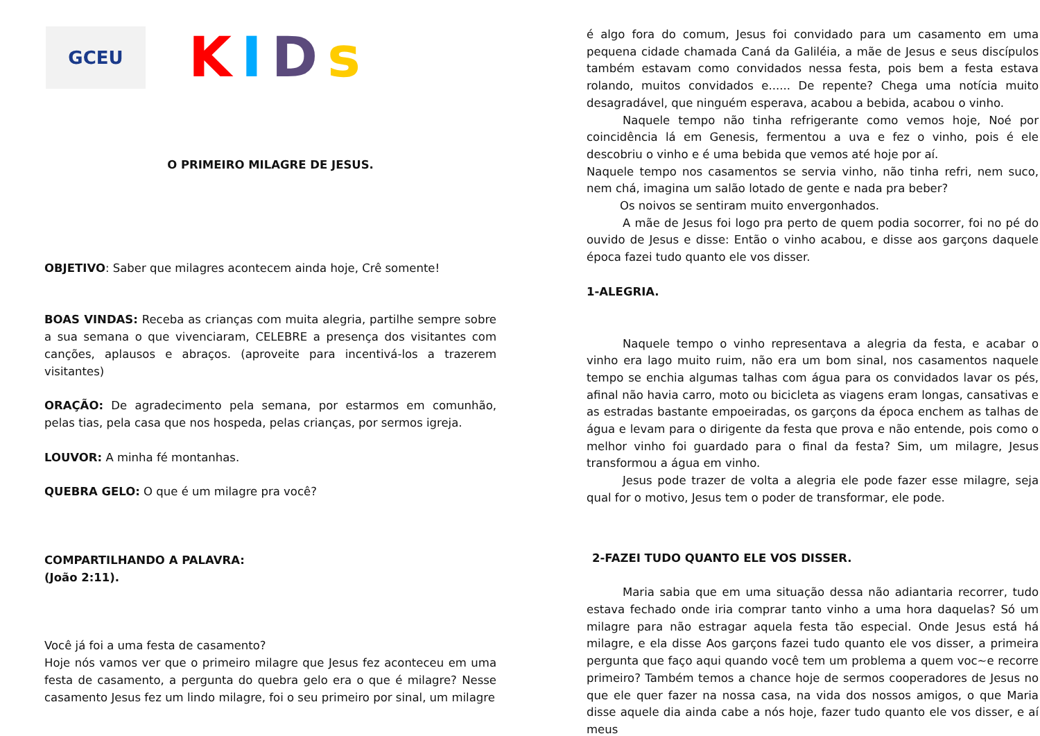GCEU
KIDs
O PRIMEIRO MILAGRE DE JESUS.
OBJETIVO: Saber que milagres acontecem ainda hoje, Crê somente!
BOAS VINDAS: Receba as crianças com muita alegria, partilhe sempre sobre a sua semana o que vivenciaram, CELEBRE a presença dos visitantes com canções, aplausos e abraços. (aproveite para incentivá-los a trazerem visitantes)
ORAÇÃO: De agradecimento pela semana, por estarmos em comunhão, pelas tias, pela casa que nos hospeda, pelas crianças, por sermos igreja.
LOUVOR: A minha fé montanhas.
QUEBRA GELO: O que é um milagre pra você?
COMPARTILHANDO A PALAVRA:
(João 2:11).
Você já foi a uma festa de casamento?
Hoje nós vamos ver que o primeiro milagre que Jesus fez aconteceu em uma festa de casamento, a pergunta do quebra gelo era o que é milagre? Nesse casamento Jesus fez um lindo milagre, foi o seu primeiro por sinal, um milagre
é algo fora do comum, Jesus foi convidado para um casamento em uma pequena cidade chamada Caná da Galiléia, a mãe de Jesus e seus discípulos também estavam como convidados nessa festa, pois bem a festa estava rolando, muitos convidados e...... De repente? Chega uma notícia muito desagradável, que ninguém esperava, acabou a bebida, acabou o vinho.
Naquele tempo não tinha refrigerante como vemos hoje, Noé por coincidência lá em Genesis, fermentou a uva e fez o vinho, pois é ele descobriu o vinho e é uma bebida que vemos até hoje por aí.
Naquele tempo nos casamentos se servia vinho, não tinha refri, nem suco, nem chá, imagina um salão lotado de gente e nada pra beber?
Os noivos se sentiram muito envergonhados.
A mãe de Jesus foi logo pra perto de quem podia socorrer, foi no pé do ouvido de Jesus e disse: Então o vinho acabou, e disse aos garçons daquele época fazei tudo quanto ele vos disser.
1-ALEGRIA.
Naquele tempo o vinho representava a alegria da festa, e acabar o vinho era lago muito ruim, não era um bom sinal, nos casamentos naquele tempo se enchia algumas talhas com água para os convidados lavar os pés, afinal não havia carro, moto ou bicicleta as viagens eram longas, cansativas e as estradas bastante empoeiradas, os garçons da época enchem as talhas de água e levam para o dirigente da festa que prova e não entende, pois como o melhor vinho foi guardado para o final da festa? Sim, um milagre, Jesus transformou a água em vinho.
Jesus pode trazer de volta a alegria ele pode fazer esse milagre, seja qual for o motivo, Jesus tem o poder de transformar, ele pode.
2-FAZEI TUDO QUANTO ELE VOS DISSER.
Maria sabia que em uma situação dessa não adiantaria recorrer, tudo estava fechado onde iria comprar tanto vinho a uma hora daquelas? Só um milagre para não estragar aquela festa tão especial. Onde Jesus está há milagre, e ela disse Aos garçons fazei tudo quanto ele vos disser, a primeira pergunta que faço aqui quando você tem um problema a quem voc~e recorre primeiro? Também temos a chance hoje de sermos cooperadores de Jesus no que ele quer fazer na nossa casa, na vida dos nossos amigos, o que Maria disse aquele dia ainda cabe a nós hoje, fazer tudo quanto ele vos disser, e aí meus